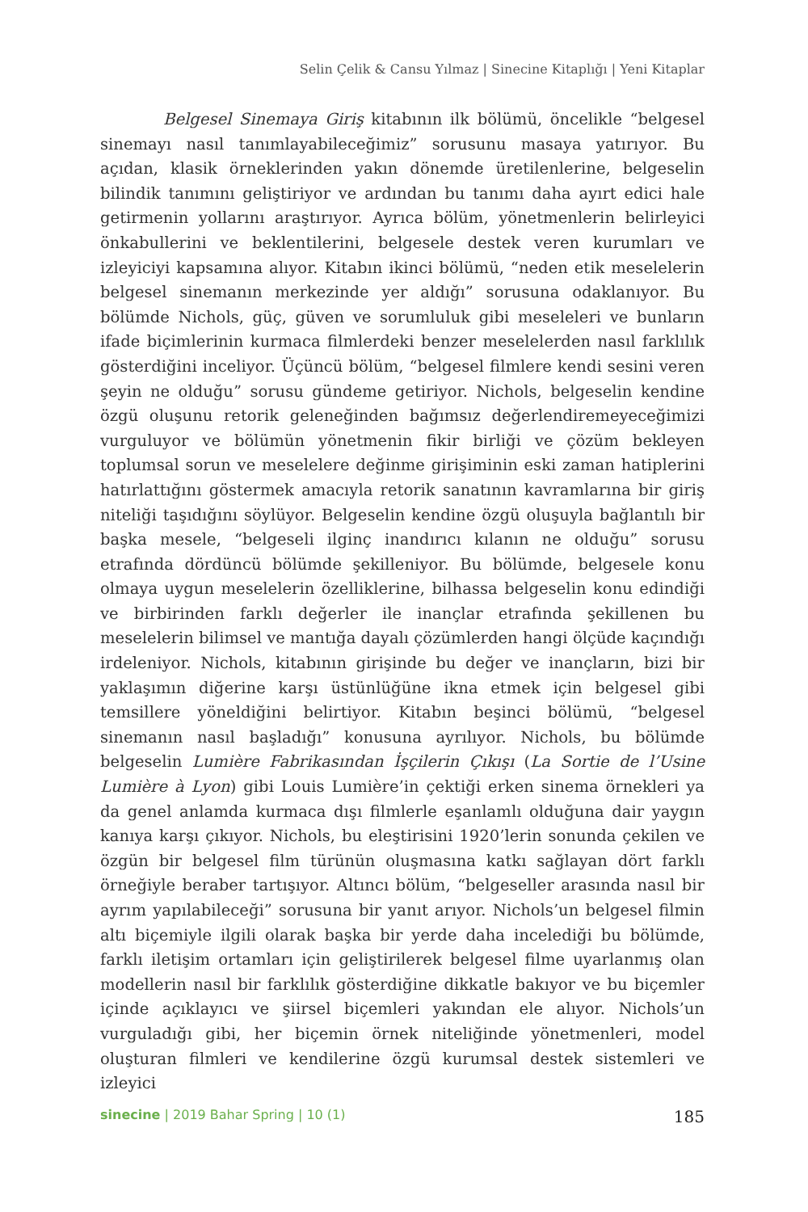Selin Çelik & Cansu Yılmaz | Sinecine Kitaplığı | Yeni Kitaplar
Belgesel Sinemaya Giriş kitabının ilk bölümü, öncelikle “belgesel sinemayı nasıl tanımlayabileceğimiz” sorusunu masaya yatırıyor. Bu açıdan, klasik örneklerinden yakın dönemde üretilenlerine, belgeselin bilindik tanımını geliştiriyor ve ardından bu tanımı daha ayırt edici hale getirmenin yollarını araştırıyor. Ayrıca bölüm, yönetmenlerin belirleyici önkabullerini ve beklentilerini, belgesele destek veren kurumları ve izleyiciyi kapsamına alıyor. Kitabın ikinci bölümü, “neden etik meselelerin belgesel sinemanın merkezinde yer aldığı” sorusuna odaklanıyor. Bu bölümde Nichols, güç, güven ve sorumluluk gibi meseleleri ve bunların ifade biçimlerinin kurmaca filmlerdeki benzer meselelerden nasıl farklılık gösterdiğini inceliyor. Üçüncü bölüm, “belgesel filmlere kendi sesini veren şeyin ne olduğu” sorusu gündeme getiriyor. Nichols, belgeselin kendine özgü oluşunu retorik geleneğinden bağımsız değerlendiremeyeceğimizi vurguluyor ve bölümün yönetmenin fikir birliği ve çözüm bekleyen toplumsal sorun ve meselelere değinme girişiminin eski zaman hatiplerini hatırlattığını göstermek amacıyla retorik sanatının kavramlarına bir giriş niteliği taşıdığını söylüyor. Belgeselin kendine özgü oluşuyla bağlantılı bir başka mesele, “belgeseli ilginç inandırıcı kılanın ne olduğu” sorusu etrafında dördüncü bölümde şekilleniyor. Bu bölümde, belgesele konu olmaya uygun meselelerin özelliklerine, bilhassa belgeselin konu edindiği ve birbirinden farklı değerler ile inançlar etrafında şekillenen bu meselelerin bilimsel ve mantığa dayalı çözümlerden hangi ölçüde kaçındığı irdeleniyor. Nichols, kitabının girişinde bu değer ve inançların, bizi bir yaklaşımın diğerine karşı üstünlüğüne ikna etmek için belgesel gibi temsillere yöneldiğini belirtiyor. Kitabın beşinci bölümü, “belgesel sinemanın nasıl başladığı” konusuna ayrılıyor. Nichols, bu bölümde belgeselin Lumière Fabrikasından İşçilerin Çıkışı (La Sortie de l’Usine Lumière à Lyon) gibi Louis Lumière’in çektiği erken sinema örnekleri ya da genel anlamda kurmaca dışı filmlerle eşanlamlı olduğuna dair yaygın kanıya karşı çıkıyor. Nichols, bu eleştirisini 1920’lerin sonunda çekilen ve özgün bir belgesel film türünün oluşmasına katkı sağlayan dört farklı örneğiyle beraber tartışıyor. Altıncı bölüm, “belgeseller arasında nasıl bir ayrım yapılabileceği” sorusuna bir yanıt arıyor. Nichols’un belgesel filmin altı biçemiyle ilgili olarak başka bir yerde daha incelediği bu bölümde, farklı iletişim ortamları için geliştirilerek belgesel filme uyarlanmış olan modellerin nasıl bir farklılık gösterdiğine dikkatle bakıyor ve bu biçemler içinde açıklayıcı ve şiirsel biçemleri yakından ele alıyor. Nichols’un vurguladığı gibi, her biçemin örnek niteliğinde yönetmenleri, model oluşturan filmleri ve kendilerine özgü kurumsal destek sistemleri ve izleyici
sinecine | 2019 Bahar Spring | 10 (1) 185